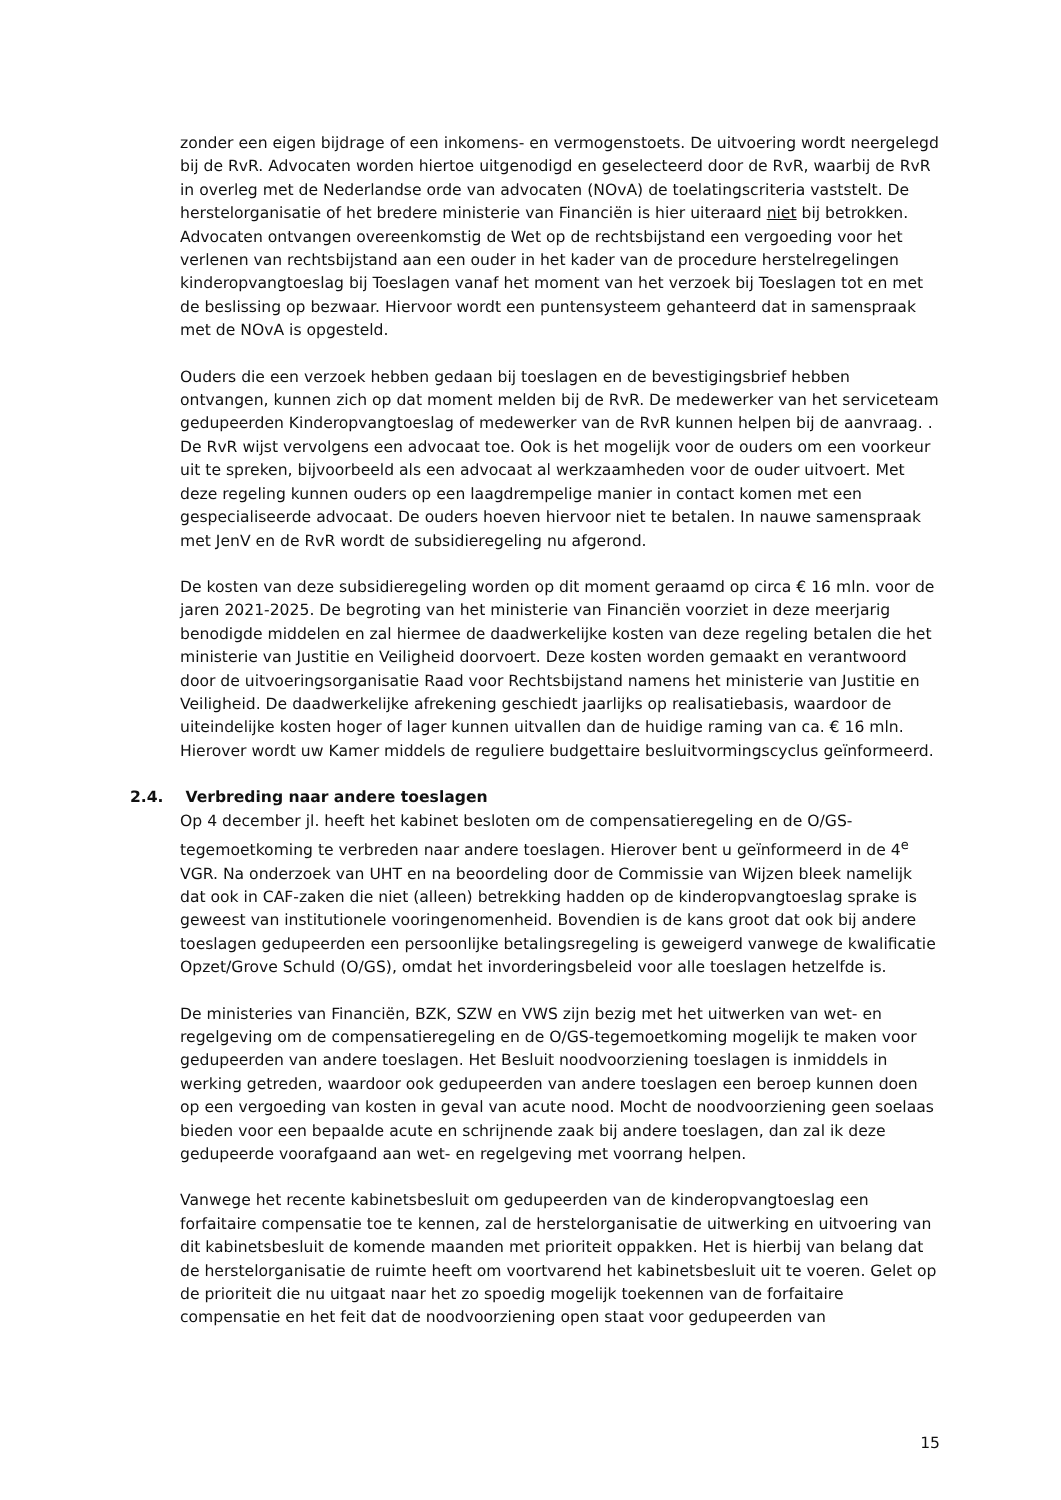zonder een eigen bijdrage of een inkomens- en vermogenstoets. De uitvoering wordt neergelegd bij de RvR. Advocaten worden hiertoe uitgenodigd en geselecteerd door de RvR, waarbij de RvR in overleg met de Nederlandse orde van advocaten (NOvA) de toelatingscriteria vaststelt. De herstelorganisatie of het bredere ministerie van Financiën is hier uiteraard niet bij betrokken. Advocaten ontvangen overeenkomstig de Wet op de rechtsbijstand een vergoeding voor het verlenen van rechtsbijstand aan een ouder in het kader van de procedure herstelregelingen kinderopvangtoeslag bij Toeslagen vanaf het moment van het verzoek bij Toeslagen tot en met de beslissing op bezwaar. Hiervoor wordt een puntensysteem gehanteerd dat in samenspraak met de NOvA is opgesteld.
Ouders die een verzoek hebben gedaan bij toeslagen en de bevestigingsbrief hebben ontvangen, kunnen zich op dat moment melden bij de RvR. De medewerker van het serviceteam gedupeerden Kinderopvangtoeslag of medewerker van de RvR kunnen helpen bij de aanvraag. . De RvR wijst vervolgens een advocaat toe. Ook is het mogelijk voor de ouders om een voorkeur uit te spreken, bijvoorbeeld als een advocaat al werkzaamheden voor de ouder uitvoert. Met deze regeling kunnen ouders op een laagdrempelige manier in contact komen met een gespecialiseerde advocaat. De ouders hoeven hiervoor niet te betalen. In nauwe samenspraak met JenV en de RvR wordt de subsidieregeling nu afgerond.
De kosten van deze subsidieregeling worden op dit moment geraamd op circa € 16 mln. voor de jaren 2021-2025. De begroting van het ministerie van Financiën voorziet in deze meerjarig benodigde middelen en zal hiermee de daadwerkelijke kosten van deze regeling betalen die het ministerie van Justitie en Veiligheid doorvoert. Deze kosten worden gemaakt en verantwoord door de uitvoeringsorganisatie Raad voor Rechtsbijstand namens het ministerie van Justitie en Veiligheid. De daadwerkelijke afrekening geschiedt jaarlijks op realisatiebasis, waardoor de uiteindelijke kosten hoger of lager kunnen uitvallen dan de huidige raming van ca. € 16 mln. Hierover wordt uw Kamer middels de reguliere budgettaire besluitvormingscyclus geïnformeerd.
2.4. Verbreding naar andere toeslagen
Op 4 december jl. heeft het kabinet besloten om de compensatieregeling en de O/GS-tegemoetkoming te verbreden naar andere toeslagen. Hierover bent u geïnformeerd in de 4<sup>e</sup> VGR. Na onderzoek van UHT en na beoordeling door de Commissie van Wijzen bleek namelijk dat ook in CAF-zaken die niet (alleen) betrekking hadden op de kinderopvangtoeslag sprake is geweest van institutionele vooringenomenheid. Bovendien is de kans groot dat ook bij andere toeslagen gedupeerden een persoonlijke betalingsregeling is geweigerd vanwege de kwalificatie Opzet/Grove Schuld (O/GS), omdat het invorderingsbeleid voor alle toeslagen hetzelfde is.
De ministeries van Financiën, BZK, SZW en VWS zijn bezig met het uitwerken van wet- en regelgeving om de compensatieregeling en de O/GS-tegemoetkoming mogelijk te maken voor gedupeerden van andere toeslagen. Het Besluit noodvoorziening toeslagen is inmiddels in werking getreden, waardoor ook gedupeerden van andere toeslagen een beroep kunnen doen op een vergoeding van kosten in geval van acute nood. Mocht de noodvoorziening geen soelaas bieden voor een bepaalde acute en schrijnende zaak bij andere toeslagen, dan zal ik deze gedupeerde voorafgaand aan wet- en regelgeving met voorrang helpen.
Vanwege het recente kabinetsbesluit om gedupeerden van de kinderopvangtoeslag een forfaitaire compensatie toe te kennen, zal de herstelorganisatie de uitwerking en uitvoering van dit kabinetsbesluit de komende maanden met prioriteit oppakken. Het is hierbij van belang dat de herstelorganisatie de ruimte heeft om voortvarend het kabinetsbesluit uit te voeren. Gelet op de prioriteit die nu uitgaat naar het zo spoedig mogelijk toekennen van de forfaitaire compensatie en het feit dat de noodvoorziening open staat voor gedupeerden van
15